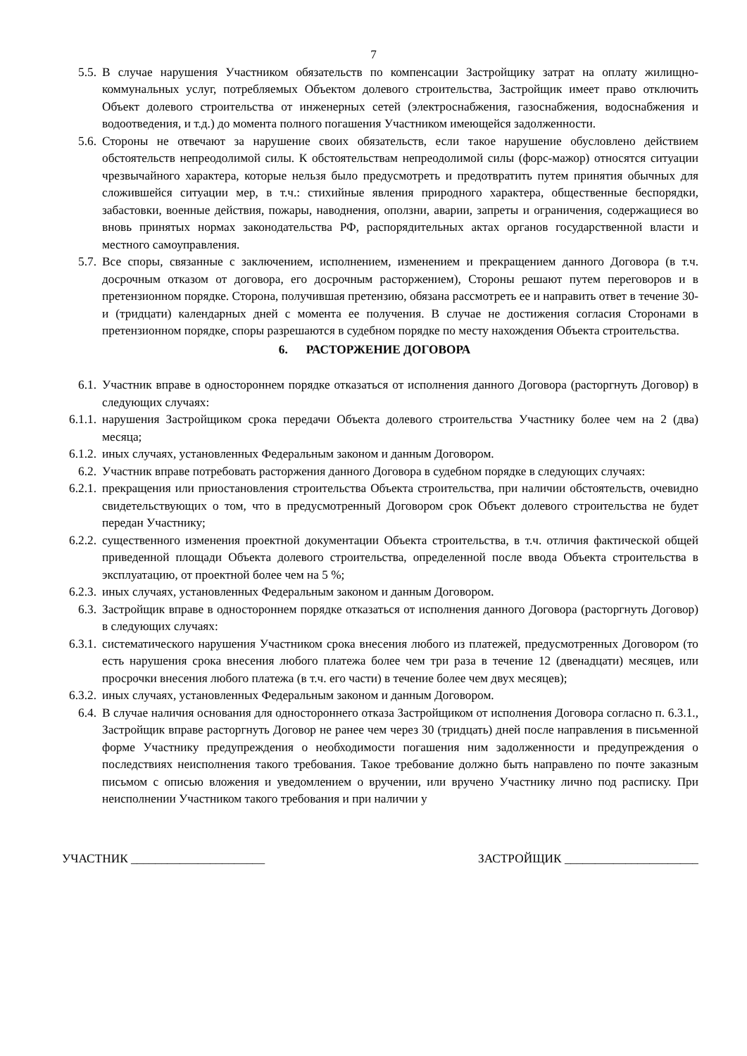7
5.5. В случае нарушения Участником обязательств по компенсации Застройщику затрат на оплату жилищно-коммунальных услуг, потребляемых Объектом долевого строительства, Застройщик имеет право отключить Объект долевого строительства от инженерных сетей (электроснабжения, газоснабжения, водоснабжения и водоотведения, и т.д.) до момента полного погашения Участником имеющейся задолженности.
5.6. Стороны не отвечают за нарушение своих обязательств, если такое нарушение обусловлено действием обстоятельств непреодолимой силы. К обстоятельствам непреодолимой силы (форс-мажор) относятся ситуации чрезвычайного характера, которые нельзя было предусмотреть и предотвратить путем принятия обычных для сложившейся ситуации мер, в т.ч.: стихийные явления природного характера, общественные беспорядки, забастовки, военные действия, пожары, наводнения, оползни, аварии, запреты и ограничения, содержащиеся во вновь принятых нормах законодательства РФ, распорядительных актах органов государственной власти и местного самоуправления.
5.7. Все споры, связанные с заключением, исполнением, изменением и прекращением данного Договора (в т.ч. досрочным отказом от договора, его досрочным расторжением), Стороны решают путем переговоров и в претензионном порядке. Сторона, получившая претензию, обязана рассмотреть ее и направить ответ в течение 30-и (тридцати) календарных дней с момента ее получения. В случае не достижения согласия Сторонами в претензионном порядке, споры разрешаются в судебном порядке по месту нахождения Объекта строительства.
6. РАСТОРЖЕНИЕ ДОГОВОРА
6.1. Участник вправе в одностороннем порядке отказаться от исполнения данного Договора (расторгнуть Договор) в следующих случаях:
6.1.1. нарушения Застройщиком срока передачи Объекта долевого строительства Участнику более чем на 2 (два) месяца;
6.1.2. иных случаях, установленных Федеральным законом и данным Договором.
6.2. Участник вправе потребовать расторжения данного Договора в судебном порядке в следующих случаях:
6.2.1. прекращения или приостановления строительства Объекта строительства, при наличии обстоятельств, очевидно свидетельствующих о том, что в предусмотренный Договором срок Объект долевого строительства не будет передан Участнику;
6.2.2. существенного изменения проектной документации Объекта строительства, в т.ч. отличия фактической общей приведенной площади Объекта долевого строительства, определенной после ввода Объекта строительства в эксплуатацию, от проектной более чем на 5 %;
6.2.3. иных случаях, установленных Федеральным законом и данным Договором.
6.3. Застройщик вправе в одностороннем порядке отказаться от исполнения данного Договора (расторгнуть Договор) в следующих случаях:
6.3.1. систематического нарушения Участником срока внесения любого из платежей, предусмотренных Договором (то есть нарушения срока внесения любого платежа более чем три раза в течение 12 (двенадцати) месяцев, или просрочки внесения любого платежа (в т.ч. его части) в течение более чем двух месяцев);
6.3.2. иных случаях, установленных Федеральным законом и данным Договором.
6.4. В случае наличия основания для одностороннего отказа Застройщиком от исполнения Договора согласно п. 6.3.1., Застройщик вправе расторгнуть Договор не ранее чем через 30 (тридцать) дней после направления в письменной форме Участнику предупреждения о необходимости погашения ним задолженности и предупреждения о последствиях неисполнения такого требования. Такое требование должно быть направлено по почте заказным письмом с описью вложения и уведомлением о вручении, или вручено Участнику лично под расписку. При неисполнении Участником такого требования и при наличии у
УЧАСТНИК ______________________ ЗАСТРОЙЩИК ______________________